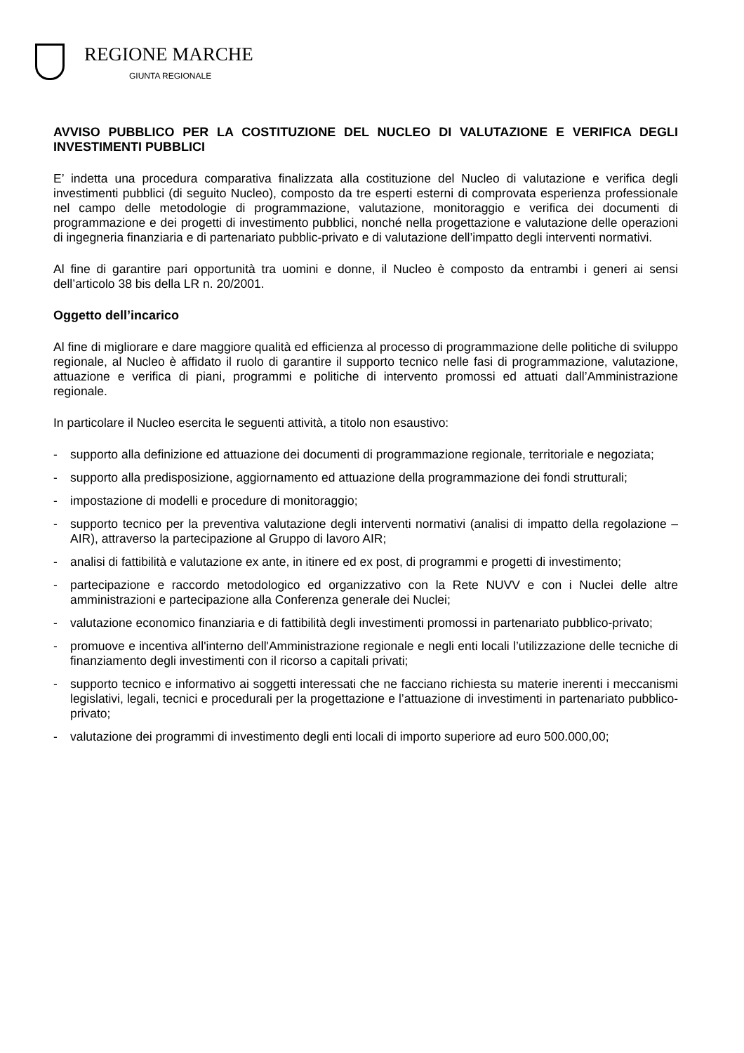REGIONE MARCHE
GIUNTA REGIONALE
AVVISO PUBBLICO PER LA COSTITUZIONE DEL NUCLEO DI VALUTAZIONE E VERIFICA DEGLI INVESTIMENTI PUBBLICI
E’ indetta una procedura comparativa finalizzata alla costituzione del Nucleo di valutazione e verifica degli investimenti pubblici (di seguito Nucleo), composto da tre esperti esterni di comprovata esperienza professionale nel campo delle metodologie di programmazione, valutazione, monitoraggio e verifica dei documenti di programmazione e dei progetti di investimento pubblici, nonché nella progettazione e valutazione delle operazioni di ingegneria finanziaria e di partenariato pubblic-privato e di valutazione dell’impatto degli interventi normativi.
Al fine di garantire pari opportunità tra uomini e donne, il Nucleo è composto da entrambi i generi ai sensi dell’articolo 38 bis della LR n. 20/2001.
Oggetto dell’incarico
Al fine di migliorare e dare maggiore qualità ed efficienza al processo di programmazione delle politiche di sviluppo regionale, al Nucleo è affidato il ruolo di garantire il supporto tecnico nelle fasi di programmazione, valutazione, attuazione e verifica di piani, programmi e politiche di intervento promossi ed attuati dall’Amministrazione regionale.
In particolare il Nucleo esercita le seguenti attività, a titolo non esaustivo:
- supporto alla definizione ed attuazione dei documenti di programmazione regionale, territoriale e negoziata;
- supporto alla predisposizione, aggiornamento ed attuazione della programmazione dei fondi strutturali;
- impostazione di modelli e procedure di monitoraggio;
- supporto tecnico per la preventiva valutazione degli interventi normativi (analisi di impatto della regolazione – AIR), attraverso la partecipazione al Gruppo di lavoro AIR;
- analisi di fattibilità e valutazione ex ante, in itinere ed ex post, di programmi e progetti di investimento;
- partecipazione e raccordo metodologico ed organizzativo con la Rete NUVV e con i Nuclei delle altre amministrazioni e partecipazione alla Conferenza generale dei Nuclei;
- valutazione economico finanziaria e di fattibilità degli investimenti promossi in partenariato pubblico-privato;
- promuove e incentiva all'interno dell'Amministrazione regionale e negli enti locali l’utilizzazione delle tecniche di finanziamento degli investimenti con il ricorso a capitali privati;
- supporto tecnico e informativo ai soggetti interessati che ne facciano richiesta su materie inerenti i meccanismi legislativi, legali, tecnici e procedurali per la progettazione e l’attuazione di investimenti in partenariato pubblico-privato;
- valutazione dei programmi di investimento degli enti locali di importo superiore ad euro 500.000,00;